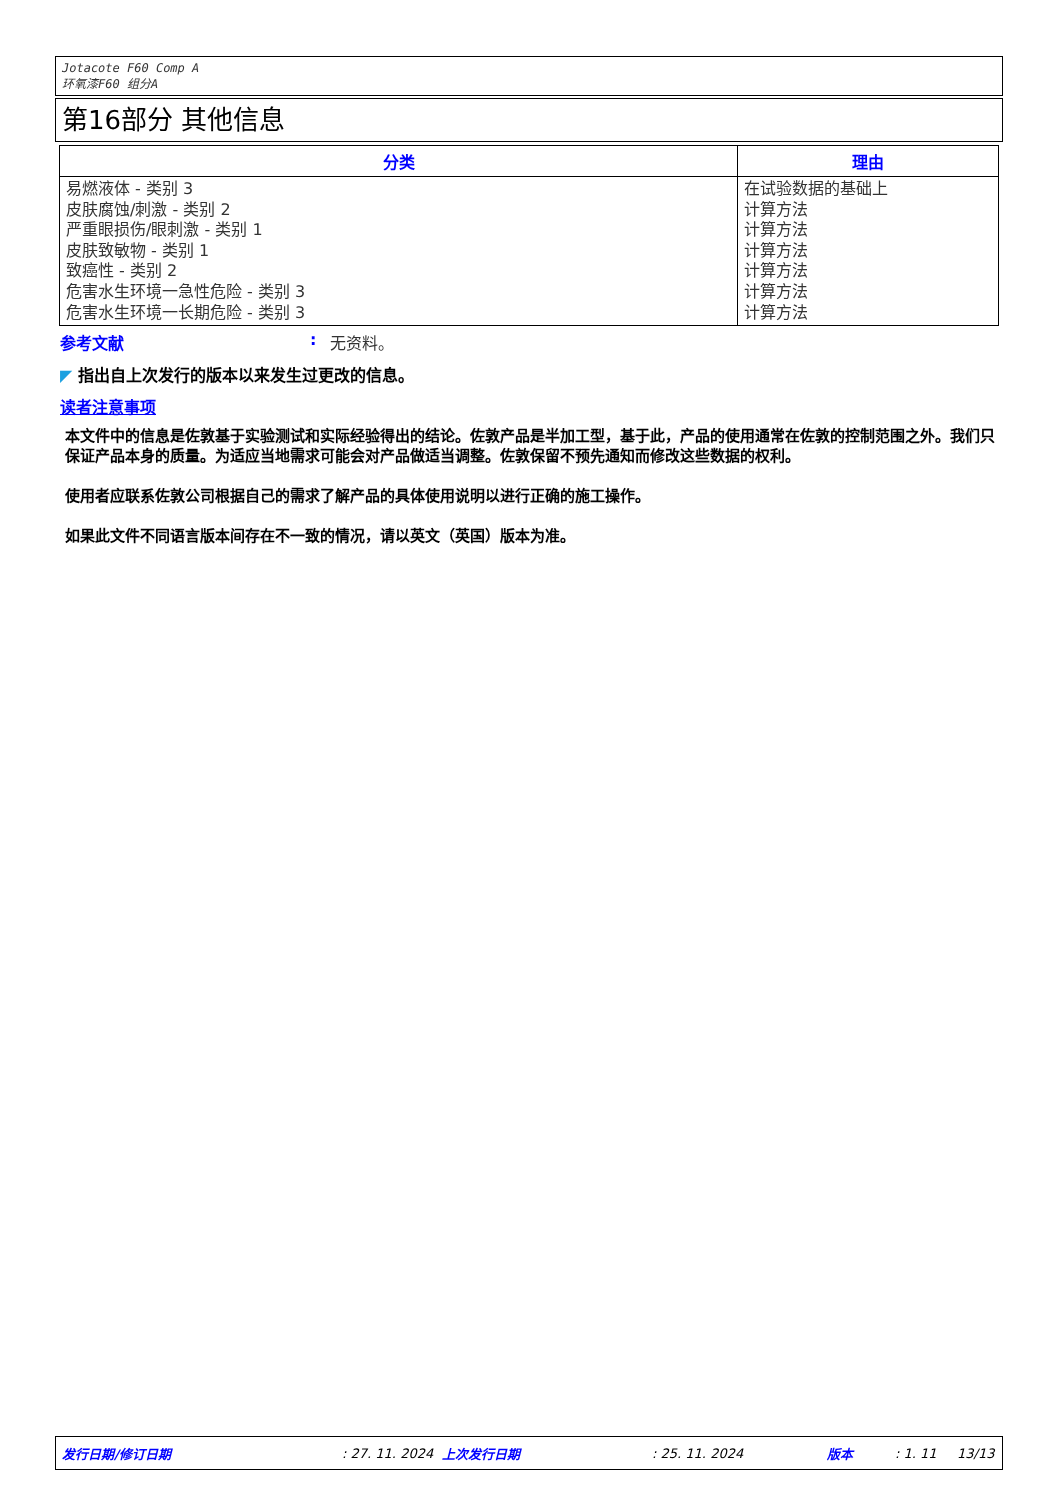Jotacote F60 Comp A
环氧漆F60 组分A
第16部分 其他信息
| 分类 | 理由 |
| --- | --- |
| 易燃液体 - 类别 3 皮肤腐蚀/刺激 - 类别 2 严重眼损伤/眼刺激 - 类别 1 皮肤致敏物 - 类别 1 致癌性 - 类别 2 危害水生环境一急性危险 - 类别 3 危害水生环境一长期危险 - 类别 3 | 在试验数据的基础上 计算方法 计算方法 计算方法 计算方法 计算方法 计算方法 |
参考文献: 无资料。
◤ 指出自上次发行的版本以来发生过更改的信息。
读者注意事项
本文件中的信息是佐敦基于实验测试和实际经验得出的结论。佐敦产品是半加工型，基于此，产品的使用通常在佐敦的控制范围之外。我们只保证产品本身的质量。为适应当地需求可能会对产品做适当调整。佐敦保留不预先通知而修改这些数据的权利。
使用者应联系佐敦公司根据自己的需求了解产品的具体使用说明以进行正确的施工操作。
如果此文件不同语言版本间存在不一致的情况，请以英文（英国）版本为准。
发行日期/修订日期 : 27. 11. 2024 上次发行日期 : 25. 11. 2024 版本 : 1. 11 13/13